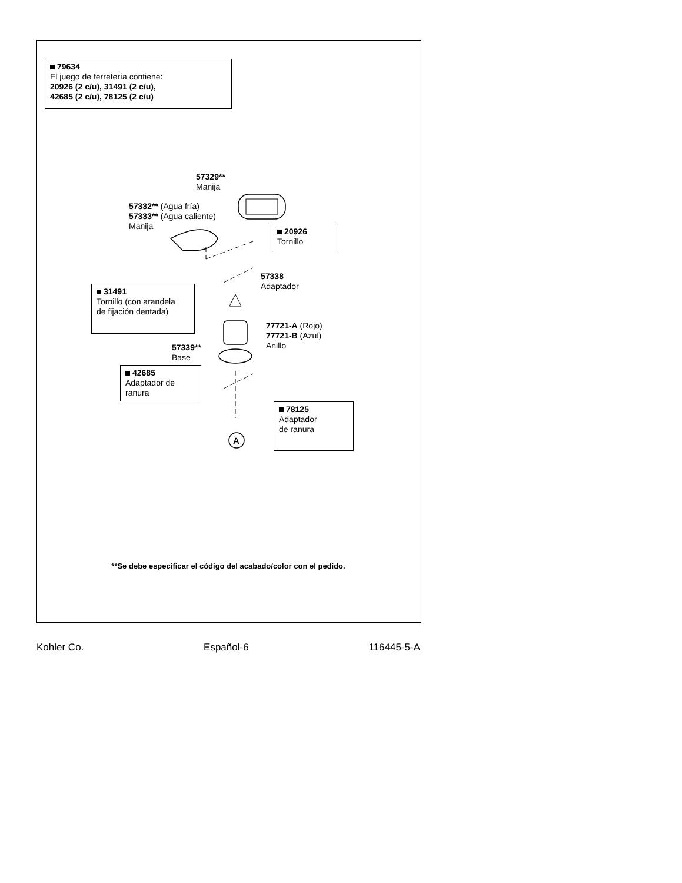79634
El juego de ferretería contiene:
20926 (2 c/u), 31491 (2 c/u),
42685 (2 c/u), 78125 (2 c/u)
57329**
Manija
57332** (Agua fría)
57333** (Agua caliente)
Manija
20926
Tornillo
57338
Adaptador
31491
Tornillo (con arandela
de fijación dentada)
77721-A (Rojo)
77721-B (Azul)
Anillo
57339**
Base
42685
Adaptador de
ranura
78125
Adaptador
de ranura
A
**Se debe especificar el código del acabado/color con el pedido.
Kohler Co. Español-6 116445-5-A